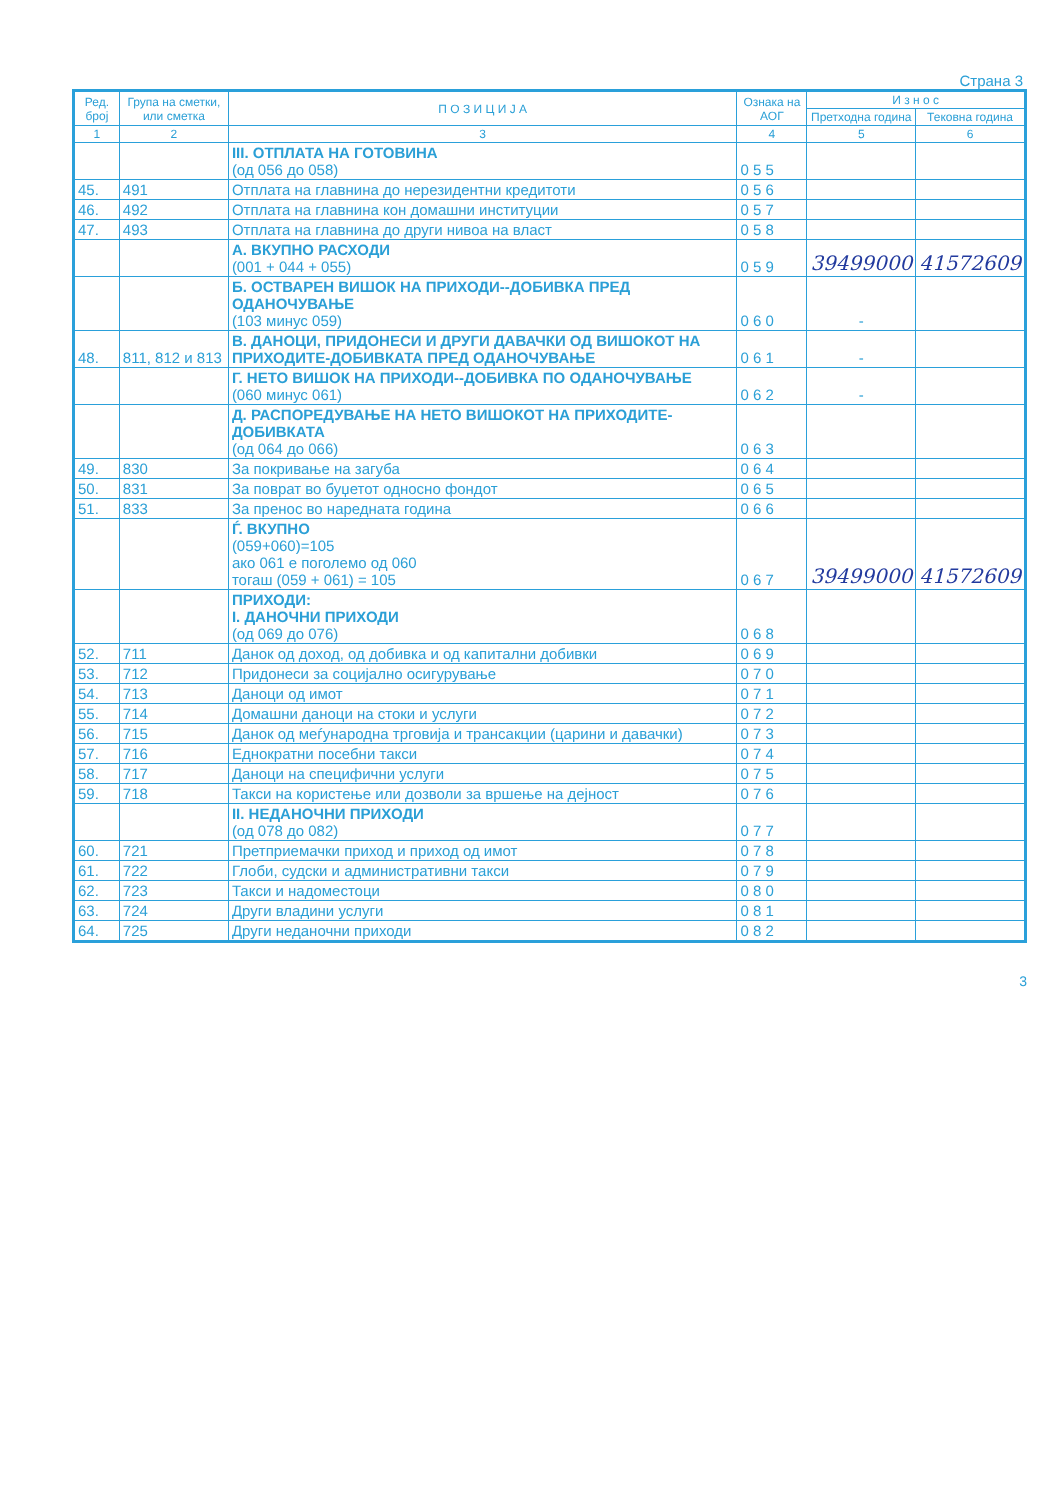Страна 3
| Ред. број | Група на сметки, или сметка | П О З И Ц И Ј А | Ознака на АОГ | И з н о с | |
| --- | --- | --- | --- | --- | --- |
| | | | | Претходна година | Тековна година |
| 1 | 2 | 3 | 4 | 5 | 6 |
| | | III. ОТПЛАТА НА ГОТОВИНА (од 056 до 058) | 0 5 5 | | |
| 45. | 491 | Отплата на главнина до нерезидентни кредитоти | 0 5 6 | | |
| 46. | 492 | Отплата на главнина кон домашни институции | 0 5 7 | | |
| 47. | 493 | Отплата на главнина до други нивоа на власт | 0 5 8 | | |
| | | А. ВКУПНО РАСХОДИ (001 + 044 + 055) | 0 5 9 | 39499000 | 41572609 |
| | | Б. ОСТВАРЕН ВИШОК НА ПРИХОДИ--ДОБИВКА ПРЕД ОДАНОЧУВАЊЕ (103 минус 059) | 0 6 0 | - | |
| 48. | 811, 812 и 813 | В. ДАНОЦИ, ПРИДОНЕСИ И ДРУГИ ДАВАЧКИ ОД ВИШОКОТ НА ПРИХОДИТЕ-ДОБИВКАТА ПРЕД ОДАНОЧУВАЊЕ | 0 6 1 | - | |
| | | Г. НЕТО ВИШОК НА ПРИХОДИ--ДОБИВКА ПО ОДАНОЧУВАЊЕ (060 минус 061) | 0 6 2 | - | |
| | | Д. РАСПОРЕДУВАЊЕ НА НЕТО ВИШОКОТ НА ПРИХОДИТЕ-ДОБИВКАТА (од 064 до 066) | 0 6 3 | | |
| 49. | 830 | За покривање на загуба | 0 6 4 | | |
| 50. | 831 | За поврат во буџетот односно фондот | 0 6 5 | | |
| 51. | 833 | За пренос во наредната година | 0 6 6 | | |
| | | Ѓ. ВКУПНО (059+060)=105 ако 061 е поголемо од 060 тогаш (059 + 061) = 105 | 0 6 7 | 39499000 | 41572609 |
| | | ПРИХОДИ: I. ДАНОЧНИ ПРИХОДИ (од 069 до 076) | 0 6 8 | | |
| 52. | 711 | Данок од доход, од добивка и од капитални добивки | 0 6 9 | | |
| 53. | 712 | Придонеси за социјално осигурување | 0 7 0 | | |
| 54. | 713 | Даноци од имот | 0 7 1 | | |
| 55. | 714 | Домашни даноци на стоки и услуги | 0 7 2 | | |
| 56. | 715 | Данок од меѓународна трговија и трансакции (царини и давачки) | 0 7 3 | | |
| 57. | 716 | Еднократни посебни такси | 0 7 4 | | |
| 58. | 717 | Даноци на специфични услуги | 0 7 5 | | |
| 59. | 718 | Такси на користење или дозволи за вршење на дејност | 0 7 6 | | |
| | | II. НЕДАНОЧНИ ПРИХОДИ (од 078 до 082) | 0 7 7 | | |
| 60. | 721 | Претприемачки приход и приход од имот | 0 7 8 | | |
| 61. | 722 | Глоби, судски и административни такси | 0 7 9 | | |
| 62. | 723 | Такси и надоместоци | 0 8 0 | | |
| 63. | 724 | Други владини услуги | 0 8 1 | | |
| 64. | 725 | Други неданочни приходи | 0 8 2 | | |
3